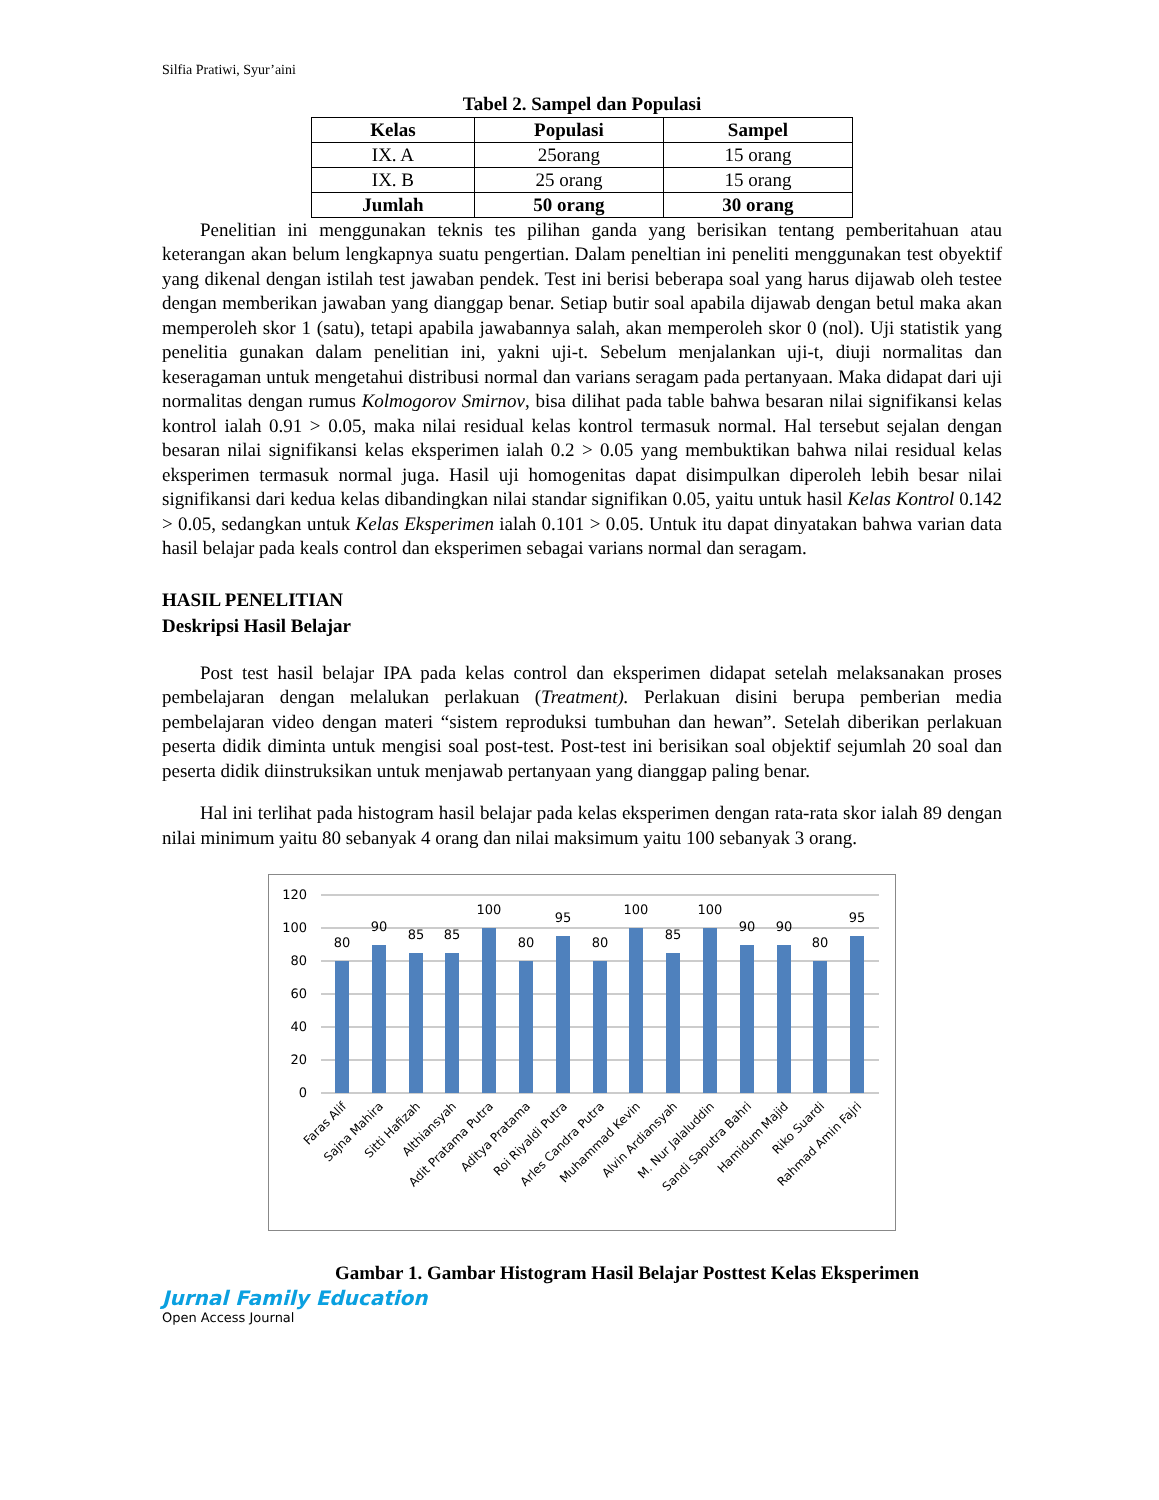Silfia Pratiwi, Syur’aini
Tabel 2. Sampel dan Populasi
| Kelas | Populasi | Sampel |
| --- | --- | --- |
| IX. A | 25orang | 15 orang |
| IX. B | 25 orang | 15 orang |
| Jumlah | 50 orang | 30 orang |
Penelitian ini menggunakan teknis tes pilihan ganda yang berisikan tentang pemberitahuan atau keterangan akan belum lengkapnya suatu pengertian. Dalam peneltian ini peneliti menggunakan test obyektif yang dikenal dengan istilah test jawaban pendek. Test ini berisi beberapa soal yang harus dijawab oleh testee dengan memberikan jawaban yang dianggap benar. Setiap butir soal apabila dijawab dengan betul maka akan memperoleh skor 1 (satu), tetapi apabila jawabannya salah, akan memperoleh skor 0 (nol). Uji statistik yang penelitia gunakan dalam penelitian ini, yakni uji-t. Sebelum menjalankan uji-t, diuji normalitas dan keseragaman untuk mengetahui distribusi normal dan varians seragam pada pertanyaan. Maka didapat dari uji normalitas dengan rumus Kolmogorov Smirnov, bisa dilihat pada table bahwa besaran nilai signifikansi kelas kontrol ialah 0.91 > 0.05, maka nilai residual kelas kontrol termasuk normal. Hal tersebut sejalan dengan besaran nilai signifikansi kelas eksperimen ialah 0.2 > 0.05 yang membuktikan bahwa nilai residual kelas eksperimen termasuk normal juga. Hasil uji homogenitas dapat disimpulkan diperoleh lebih besar nilai signifikansi dari kedua kelas dibandingkan nilai standar signifikan 0.05, yaitu untuk hasil Kelas Kontrol 0.142 > 0.05, sedangkan untuk Kelas Eksperimen ialah 0.101 > 0.05. Untuk itu dapat dinyatakan bahwa varian data hasil belajar pada keals control dan eksperimen sebagai varians normal dan seragam.
HASIL PENELITIAN
Deskripsi Hasil Belajar
Post test hasil belajar IPA pada kelas control dan eksperimen didapat setelah melaksanakan proses pembelajaran dengan melalukan perlakuan (Treatment). Perlakuan disini berupa pemberian media pembelajaran video dengan materi “sistem reproduksi tumbuhan dan hewan”. Setelah diberikan perlakuan peserta didik diminta untuk mengisi soal post-test. Post-test ini berisikan soal objektif sejumlah 20 soal dan peserta didik diinstruksikan untuk menjawab pertanyaan yang dianggap paling benar.
Hal ini terlihat pada histogram hasil belajar pada kelas eksperimen dengan rata-rata skor ialah 89 dengan nilai minimum yaitu 80 sebanyak 4 orang dan nilai maksimum yaitu 100 sebanyak 3 orang.
120
100
80
60
40
20
0
80
90
85
85
100
80
95
80
100
85
100
90
90
80
95
Faras Alif
Sajna Mahira
Sitti Hafizah
Althiansyah
Adit Pratama Putra
Aditya Pratama
Roi Riyaldi Putra
Arles Candra Putra
Muhammad Kevin
Alvin Ardiansyah
M. Nur Jalaluddin
Sandi Saputra Bahri
Hamidum Majid
Riko Suardi
Rahmad Amin Fajri
Gambar 1. Gambar Histogram Hasil Belajar Posttest Kelas Eksperimen
Jurnal Family Education
Open Access Journal